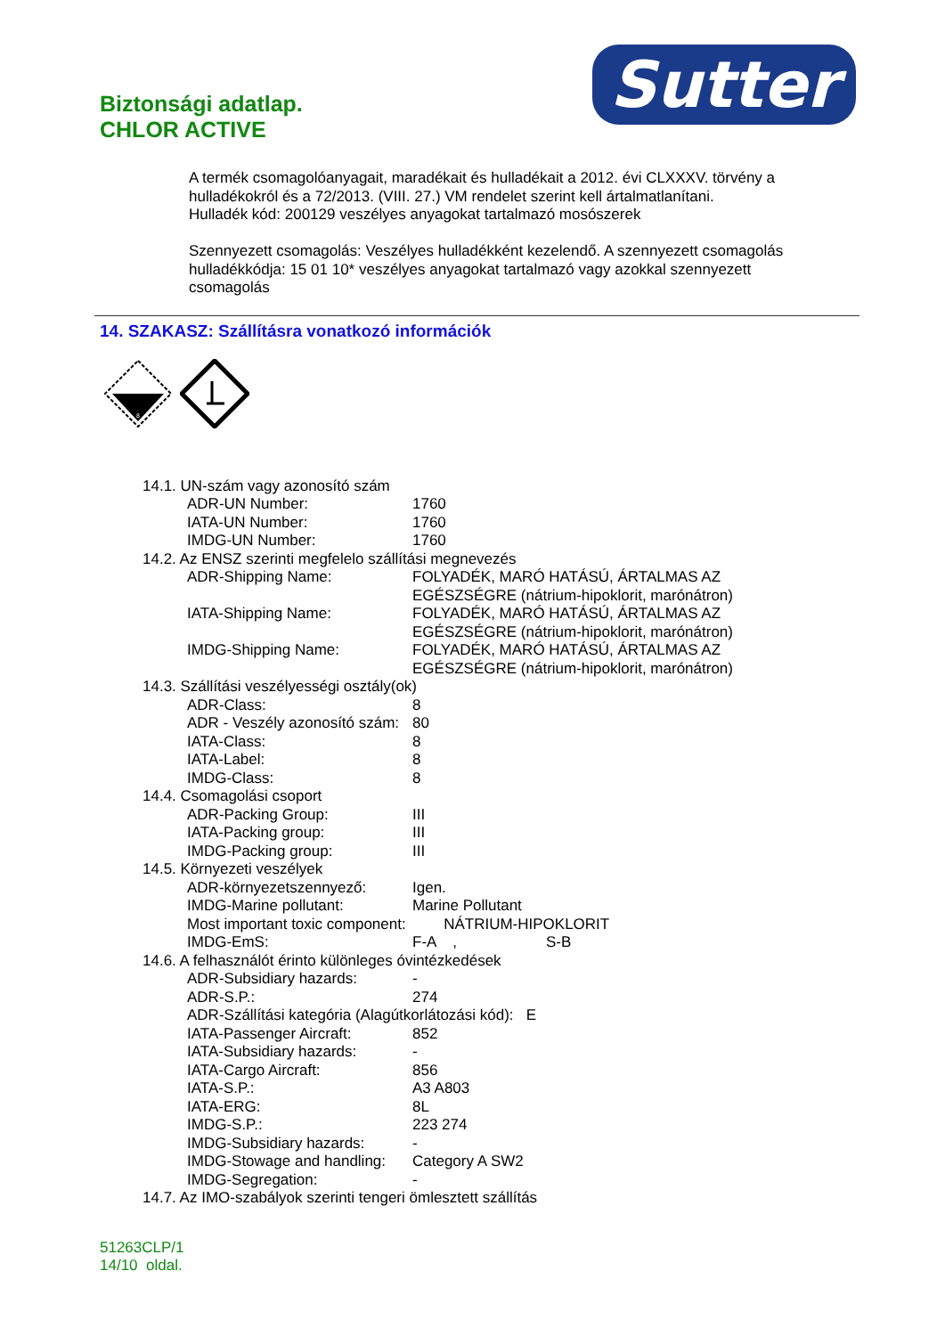Biztonsági adatlap.
CHLOR ACTIVE
Sutter
A termék csomagolóanyagait, maradékait és hulladékait a 2012. évi CLXXXV. törvény a hulladékokról és a 72/2013. (VIII. 27.) VM rendelet szerint kell ártalmatlanítani.
Hulladék kód: 200129 veszélyes anyagokat tartalmazó mosószerek
Szennyezett csomagolás: Veszélyes hulladékként kezelendő. A szennyezett csomagolás hulladékkódja: 15 01 10* veszélyes anyagokat tartalmazó vagy azokkal szennyezett csomagolás
14. SZAKASZ: Szállításra vonatkozó információk
8
| 14.1. UN-szám vagy azonosító szám | | |
| ADR-UN Number: | 1760 | |
| IATA-UN Number: | 1760 | |
| IMDG-UN Number: | 1760 | |
| 14.2. Az ENSZ szerinti megfelelo szállítási megnevezés | | |
| ADR-Shipping Name: | FOLYADÉK, MARÓ HATÁSÚ, ÁRTALMAS AZ EGÉSZSÉGRE (nátrium-hipoklorit, marónátron) | |
| IATA-Shipping Name: | FOLYADÉK, MARÓ HATÁSÚ, ÁRTALMAS AZ EGÉSZSÉGRE (nátrium-hipoklorit, marónátron) | |
| IMDG-Shipping Name: | FOLYADÉK, MARÓ HATÁSÚ, ÁRTALMAS AZ EGÉSZSÉGRE (nátrium-hipoklorit, marónátron) | |
| 14.3. Szállítási veszélyességi osztály(ok) | | |
| ADR-Class: | 8 | |
| ADR - Veszély azonosító szám: | 80 | |
| IATA-Class: | 8 | |
| IATA-Label: | 8 | |
| IMDG-Class: | 8 | |
| 14.4. Csomagolási csoport | | |
| ADR-Packing Group: | III | |
| IATA-Packing group: | III | |
| IMDG-Packing group: | III | |
| 14.5. Környezeti veszélyek | | |
| ADR-környezetszennyező: | Igen. | |
| IMDG-Marine pollutant: | Marine Pollutant | |
| Most important toxic component: NÁTRIUM-HIPOKLORIT | | |
| IMDG-EmS: | F-A , | S-B |
| 14.6. A felhasználót érinto különleges óvintézkedések | | |
| ADR-Subsidiary hazards: | - | |
| ADR-S.P.: | 274 | |
| ADR-Szállítási kategória (Alagútkorlátozási kód): E | | |
| IATA-Passenger Aircraft: | 852 | |
| IATA-Subsidiary hazards: | - | |
| IATA-Cargo Aircraft: | 856 | |
| IATA-S.P.: | A3 A803 | |
| IATA-ERG: | 8L | |
| IMDG-S.P.: | 223 274 | |
| IMDG-Subsidiary hazards: | - | |
| IMDG-Stowage and handling: | Category A SW2 | |
| IMDG-Segregation: | - | |
| 14.7. Az IMO-szabályok szerinti tengeri ömlesztett szállítás | | |
51263CLP/1
14/10 oldal.